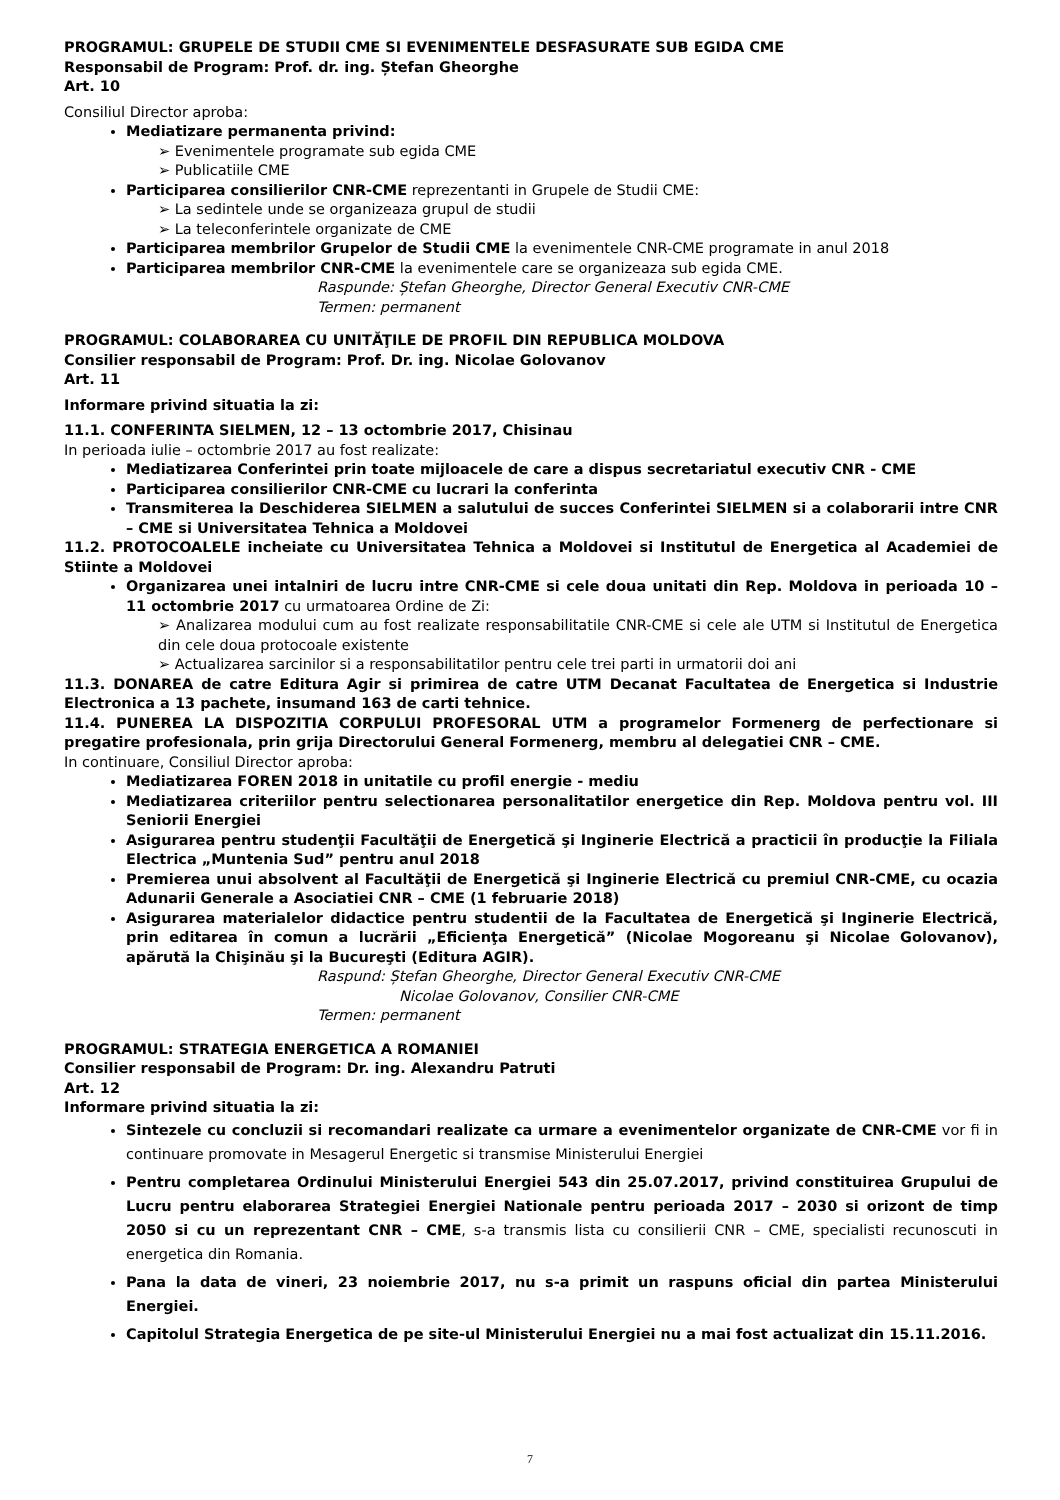PROGRAMUL: GRUPELE DE STUDII CME SI EVENIMENTELE DESFASURATE SUB EGIDA CME
Responsabil de Program: Prof. dr. ing. Ștefan Gheorghe
Art. 10
Consiliul Director aproba:
Mediatizare permanenta privind:
➢ Evenimentele programate sub egida CME
➢ Publicatiile CME
Participarea consilierilor CNR-CME reprezentanti in Grupele de Studii CME:
➢ La sedintele unde se organizeaza grupul de studii
➢ La teleconferintele organizate de CME
Participarea membrilor Grupelor de Studii CME la evenimentele CNR-CME programate in anul 2018
Participarea membrilor CNR-CME la evenimentele care se organizeaza sub egida CME.
Raspunde: Ștefan Gheorghe, Director General Executiv CNR-CME
Termen: permanent
PROGRAMUL: COLABORAREA CU UNITĂŢILE DE PROFIL DIN REPUBLICA MOLDOVA
Consilier responsabil de Program: Prof. Dr. ing. Nicolae Golovanov
Art. 11
Informare privind situatia la zi:
11.1. CONFERINTA SIELMEN, 12 – 13 octombrie 2017, Chisinau
In perioada iulie – octombrie 2017 au fost realizate:
Mediatizarea Conferintei prin toate mijloacele de care a dispus secretariatul executiv CNR - CME
Participarea consilierilor CNR-CME cu lucrari la conferinta
Transmiterea la Deschiderea SIELMEN a salutului de succes Conferintei SIELMEN si a colaborarii intre CNR – CME si Universitatea Tehnica a Moldovei
11.2. PROTOCOALELE incheiate cu Universitatea Tehnica a Moldovei si Institutul de Energetica al Academiei de Stiinte a Moldovei
Organizarea unei intalniri de lucru intre CNR-CME si cele doua unitati din Rep. Moldova in perioada 10 – 11 octombrie 2017 cu urmatoarea Ordine de Zi:
➢ Analizarea modului cum au fost realizate responsabilitatile CNR-CME si cele ale UTM si Institutul de Energetica din cele doua protocoale existente
➢ Actualizarea sarcinilor si a responsabilitatilor pentru cele trei parti in urmatorii doi ani
11.3. DONAREA de catre Editura Agir si primirea de catre UTM Decanat Facultatea de Energetica si Industrie Electronica a 13 pachete, insumand 163 de carti tehnice.
11.4. PUNEREA LA DISPOZITIA CORPULUI PROFESORAL UTM a programelor Formenerg de perfectionare si pregatire profesionala, prin grija Directorului General Formenerg, membru al delegatiei CNR – CME.
In continuare, Consiliul Director aproba:
Mediatizarea FOREN 2018 in unitatile cu profil energie - mediu
Mediatizarea criteriilor pentru selectionarea personalitatilor energetice din Rep. Moldova pentru vol. III Seniorii Energiei
Asigurarea pentru studenţii Facultăţii de Energetică şi Inginerie Electrică a practicii în producţie la Filiala Electrica „Muntenia Sud” pentru anul 2018
Premierea unui absolvent al Facultăţii de Energetică şi Inginerie Electrică cu premiul CNR-CME, cu ocazia Adunarii Generale a Asociatiei CNR – CME (1 februarie 2018)
Asigurarea materialelor didactice pentru studentii de la Facultatea de Energetică şi Inginerie Electrică, prin editarea în comun a lucrării „Eficienţa Energetică” (Nicolae Mogoreanu şi Nicolae Golovanov), apărută la Chişinău şi la Bucureşti (Editura AGIR).
Raspund: Ștefan Gheorghe, Director General Executiv CNR-CME
Nicolae Golovanov, Consilier CNR-CME
Termen: permanent
PROGRAMUL: STRATEGIA ENERGETICA A ROMANIEI
Consilier responsabil de Program: Dr. ing. Alexandru Patruti
Art. 12
Informare privind situatia la zi:
Sintezele cu concluzii si recomandari realizate ca urmare a evenimentelor organizate de CNR-CME vor fi in continuare promovate in Mesagerul Energetic si transmise Ministerului Energiei
Pentru completarea Ordinului Ministerului Energiei 543 din 25.07.2017, privind constituirea Grupului de Lucru pentru elaborarea Strategiei Energiei Nationale pentru perioada 2017 – 2030 si orizont de timp 2050 si cu un reprezentant CNR – CME, s-a transmis lista cu consilierii CNR – CME, specialisti recunoscuti in energetica din Romania.
Pana la data de vineri, 23 noiembrie 2017, nu s-a primit un raspuns oficial din partea Ministerului Energiei.
Capitolul Strategia Energetica de pe site-ul Ministerului Energiei nu a mai fost actualizat din 15.11.2016.
7